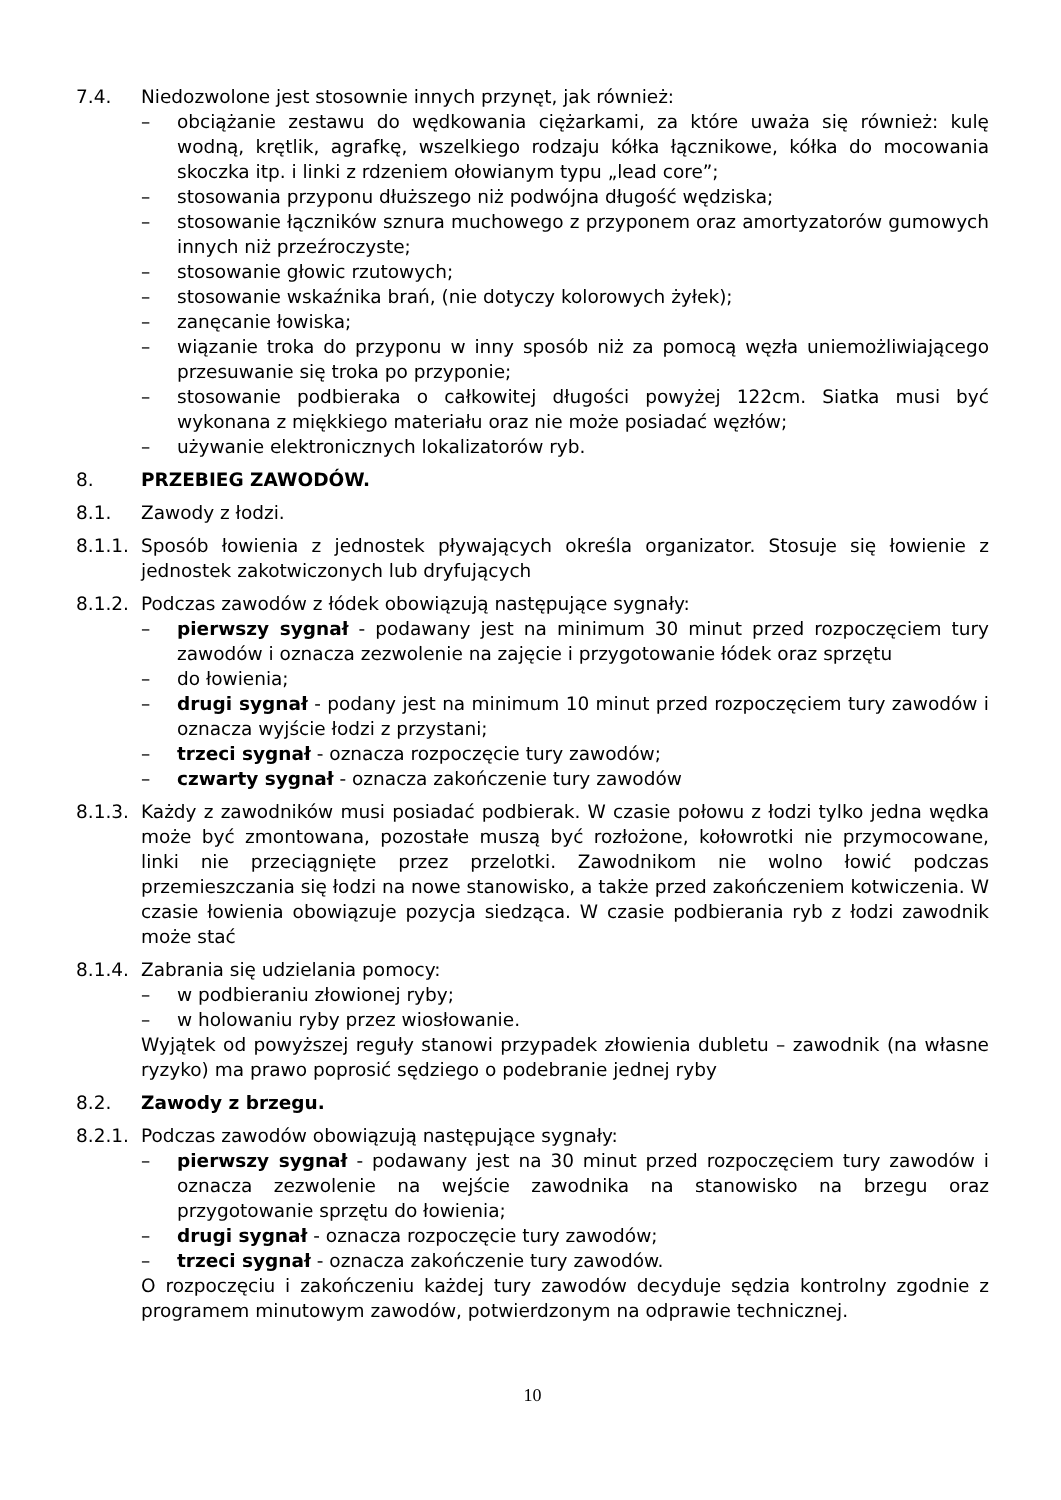7.4. Niedozwolone jest stosownie innych przynęt, jak również:
– obciążanie zestawu do wędkowania ciężarkami, za które uważa się również: kulę wodną, krętlik, agrafkę, wszelkiego rodzaju kółka łącznikowe, kółka do mocowania skoczka itp. i linki z rdzeniem ołowianym typu „lead core”;
– stosowania przyponu dłuższego niż podwójna długość wędziska;
– stosowanie łączników sznura muchowego z przyponem oraz amortyzatorów gumowych innych niż przeźroczyste;
– stosowanie głowic rzutowych;
– stosowanie wskaźnika brań, (nie dotyczy kolorowych żyłek);
– zanęcanie łowiska;
– wiązanie troka do przyponu w inny sposób niż za pomocą węzła uniemożliwiającego przesuwanie się troka po przyponie;
– stosowanie podbieraka o całkowitej długości powyżej 122cm. Siatka musi być wykonana z miękkiego materiału oraz nie może posiadać węzłów;
– używanie elektronicznych lokalizatorów ryb.
8. PRZEBIEG ZAWODÓW.
8.1. Zawody z łodzi.
8.1.1.
Sposób łowienia z jednostek pływających określa organizator. Stosuje się łowienie z jednostek zakotwiczonych lub dryfujących
8.1.2.
Podczas zawodów z łódek obowiązują następujące sygnały:
– pierwszy sygnał - podawany jest na minimum 30 minut przed rozpoczęciem tury zawodów i oznacza zezwolenie na zajęcie i przygotowanie łódek oraz sprzętu
– do łowienia;
– drugi sygnał - podany jest na minimum 10 minut przed rozpoczęciem tury zawodów i oznacza wyjście łodzi z przystani;
– trzeci sygnał - oznacza rozpoczęcie tury zawodów;
– czwarty sygnał - oznacza zakończenie tury zawodów
8.1.3.
Każdy z zawodników musi posiadać podbierak. W czasie połowu z łodzi tylko jedna wędka może być zmontowana, pozostałe muszą być rozłożone, kołowrotki nie przymocowane, linki nie przeciągnięte przez przelotki. Zawodnikom nie wolno łowić podczas przemieszczania się łodzi na nowe stanowisko, a także przed zakończeniem kotwiczenia. W czasie łowienia obowiązuje pozycja siedząca. W czasie podbierania ryb z łodzi zawodnik może stać
8.1.4.
Zabrania się udzielania pomocy:
– w podbieraniu złowionej ryby;
– w holowaniu ryby przez wiosłowanie.
Wyjątek od powyższej reguły stanowi przypadek złowienia dubletu – zawodnik (na własne ryzyko) ma prawo poprosić sędziego o podebranie jednej ryby
8.2. Zawody z brzegu.
8.2.1.
Podczas zawodów obowiązują następujące sygnały:
– pierwszy sygnał - podawany jest na 30 minut przed rozpoczęciem tury zawodów i oznacza zezwolenie na wejście zawodnika na stanowisko na brzegu oraz przygotowanie sprzętu do łowienia;
– drugi sygnał - oznacza rozpoczęcie tury zawodów;
– trzeci sygnał - oznacza zakończenie tury zawodów.
O rozpoczęciu i zakończeniu każdej tury zawodów decyduje sędzia kontrolny zgodnie z programem minutowym zawodów, potwierdzonym na odprawie technicznej.
10